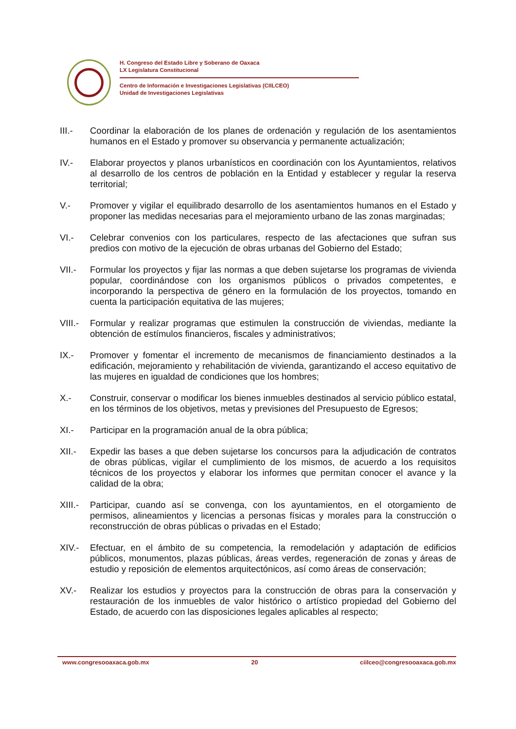H. Congreso del Estado Libre y Soberano de Oaxaca
LX Legislatura Constitucional
Centro de Información e Investigaciones Legislativas (CIILCEO)
Unidad de Investigaciones Legislativas
III.- Coordinar la elaboración de los planes de ordenación y regulación de los asentamientos humanos en el Estado y promover su observancia y permanente actualización;
IV.- Elaborar proyectos y planos urbanísticos en coordinación con los Ayuntamientos, relativos al desarrollo de los centros de población en la Entidad y establecer y regular la reserva territorial;
V.- Promover y vigilar el equilibrado desarrollo de los asentamientos humanos en el Estado y proponer las medidas necesarias para el mejoramiento urbano de las zonas marginadas;
VI.- Celebrar convenios con los particulares, respecto de las afectaciones que sufran sus predios con motivo de la ejecución de obras urbanas del Gobierno del Estado;
VII.- Formular los proyectos y fijar las normas a que deben sujetarse los programas de vivienda popular, coordinándose con los organismos públicos o privados competentes, e incorporando la perspectiva de género en la formulación de los proyectos, tomando en cuenta la participación equitativa de las mujeres;
VIII.-
Formular y realizar programas que estimulen la construcción de viviendas, mediante la obtención de estímulos financieros, fiscales y administrativos;
IX.- Promover y fomentar el incremento de mecanismos de financiamiento destinados a la edificación, mejoramiento y rehabilitación de vivienda, garantizando el acceso equitativo de las mujeres en igualdad de condiciones que los hombres;
X.- Construir, conservar o modificar los bienes inmuebles destinados al servicio público estatal, en los términos de los objetivos, metas y previsiones del Presupuesto de Egresos;
XI.- Participar en la programación anual de la obra pública;
XII.- Expedir las bases a que deben sujetarse los concursos para la adjudicación de contratos de obras públicas, vigilar el cumplimiento de los mismos, de acuerdo a los requisitos técnicos de los proyectos y elaborar los informes que permitan conocer el avance y la calidad de la obra;
XIII.-
Participar, cuando así se convenga, con los ayuntamientos, en el otorgamiento de permisos, alineamientos y licencias a personas físicas y morales para la construcción o reconstrucción de obras públicas o privadas en el Estado;
XIV.- Efectuar, en el ámbito de su competencia, la remodelación y adaptación de edificios públicos, monumentos, plazas públicas, áreas verdes, regeneración de zonas y áreas de estudio y reposición de elementos arquitectónicos, así como áreas de conservación;
XV.- Realizar los estudios y proyectos para la construcción de obras para la conservación y restauración de los inmuebles de valor histórico o artístico propiedad del Gobierno del Estado, de acuerdo con las disposiciones legales aplicables al respecto;
www.congresooaxaca.gob.mx 20 ciilceo@congresooaxaca.gob.mx